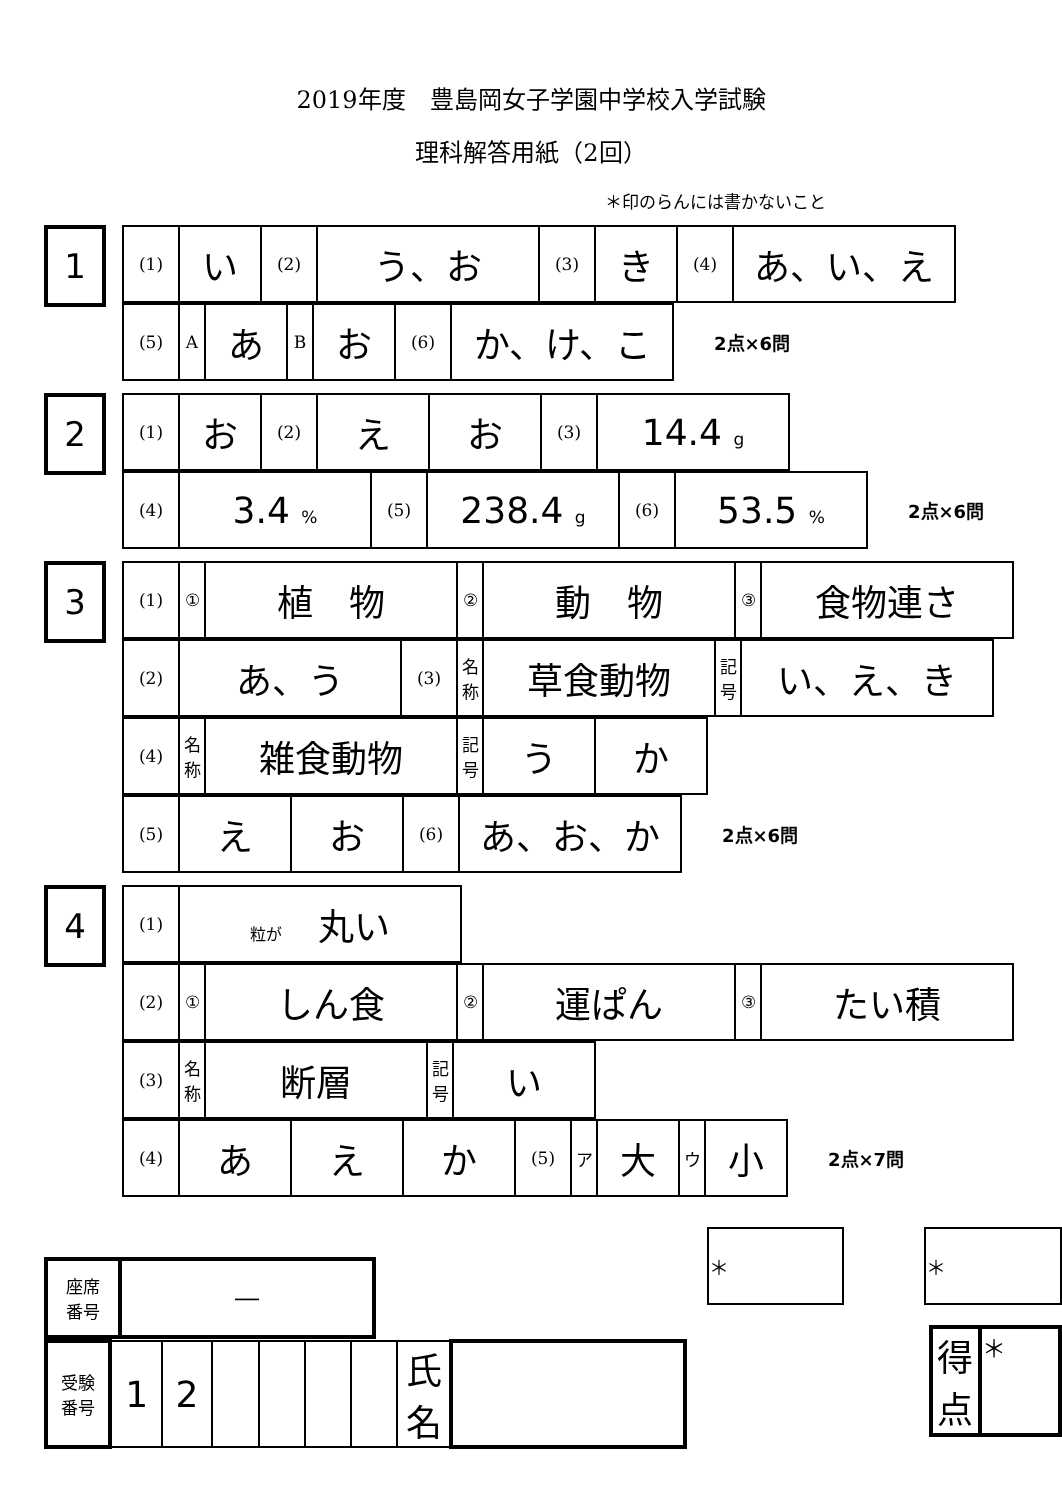2019年度　豊島岡女子学園中学校入学試験
理科解答用紙（2回）
＊印のらんには書かないこと
1
| (1) | い | (2) | う、お | (3) | き | (4) | あ、い、え |
| (5) | A | あ | B | お | (6) | か、け、こ |
2点×6問
2
| (1) | お | (2) | え | お | (3) | 14.4 g |
| (4) | 3.4 % | (5) | 238.4 g | (6) | 53.5 % |
2点×6問
3
| (1) | ① | 植 物 | ② | 動 物 | ③ | 食物連さ |
| (2) | あ、う | (3) | 名称 | 草食動物 | 記号 | い、え、き |
| (4) | 名称 | 雑食動物 | 記号 | う | か |
| (5) | え | お | (6) | あ、お、か |
2点×6問
4
| (1) | 粒が 丸い |
| (2) | ① | しん食 | ② | 運ぱん | ③ | たい積 |
| (3) | 名称 | 断層 | 記号 | い |
| (4) | あ | え | か | (5) | ア | 大 | ウ | 小 |
2点×7問
| 座席 番号 | ― |
| 受験 番号 | 1 | 2 | | | | | 氏 名 | |
| ＊ |
| ＊ |
| 得 点 | ＊ |